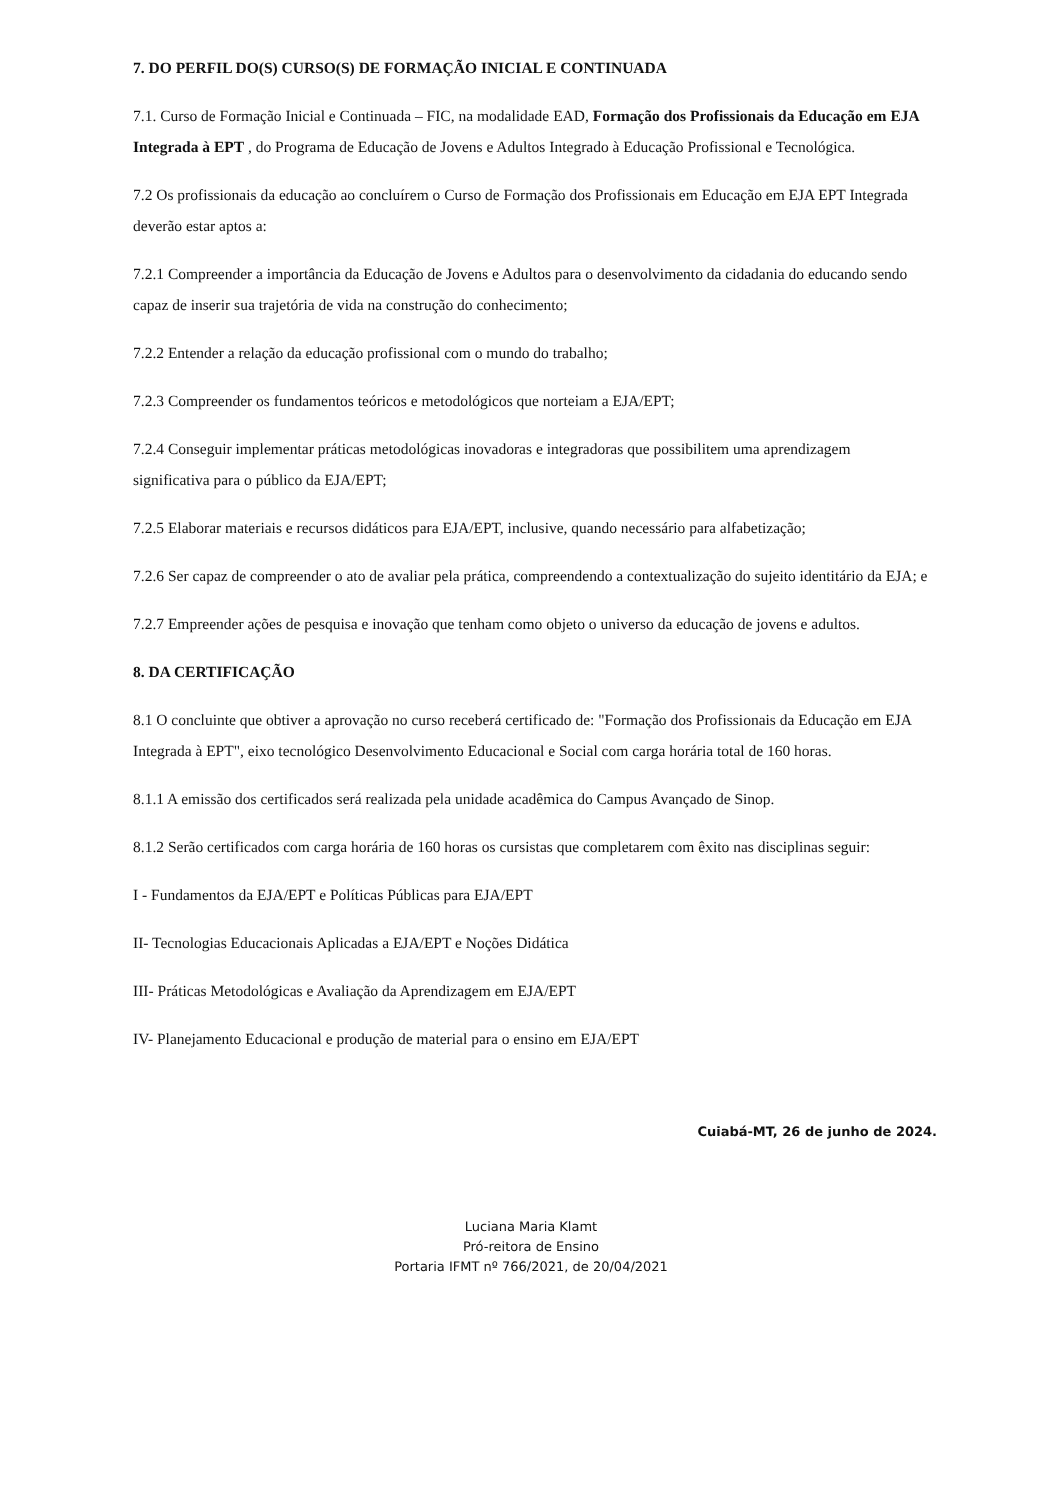7. DO PERFIL DO(S) CURSO(S) DE FORMAÇÃO INICIAL E CONTINUADA
7.1. Curso de Formação Inicial e Continuada – FIC, na modalidade EAD, Formação dos Profissionais da Educação em EJA Integrada à EPT , do Programa de Educação de Jovens e Adultos Integrado à Educação Profissional e Tecnológica.
7.2 Os profissionais da educação ao concluírem o Curso de Formação dos Profissionais em Educação em EJA EPT Integrada deverão estar aptos a:
7.2.1 Compreender a importância da Educação de Jovens e Adultos para o desenvolvimento da cidadania do educando sendo capaz de inserir sua trajetória de vida na construção do conhecimento;
7.2.2 Entender a relação da educação profissional com o mundo do trabalho;
7.2.3 Compreender os fundamentos teóricos e metodológicos que norteiam a EJA/EPT;
7.2.4 Conseguir implementar práticas metodológicas inovadoras e integradoras que possibilitem uma aprendizagem significativa para o público da EJA/EPT;
7.2.5 Elaborar materiais e recursos didáticos para EJA/EPT, inclusive, quando necessário para alfabetização;
7.2.6 Ser capaz de compreender o ato de avaliar pela prática, compreendendo a contextualização do sujeito identitário da EJA; e
7.2.7 Empreender ações de pesquisa e inovação que tenham como objeto o universo da educação de jovens e adultos.
8. DA CERTIFICAÇÃO
8.1 O concluinte que obtiver a aprovação no curso receberá certificado de: "Formação dos Profissionais da Educação em EJA Integrada à EPT", eixo tecnológico Desenvolvimento Educacional e Social com carga horária total de 160 horas.
8.1.1 A emissão dos certificados será realizada pela unidade acadêmica do Campus Avançado de Sinop.
8.1.2 Serão certificados com carga horária de 160 horas os cursistas que completarem com êxito nas disciplinas seguir:
I - Fundamentos da EJA/EPT e Políticas Públicas para EJA/EPT
II- Tecnologias Educacionais Aplicadas a EJA/EPT e Noções Didática
III- Práticas Metodológicas e Avaliação da Aprendizagem em EJA/EPT
IV- Planejamento Educacional e produção de material para o ensino em EJA/EPT
Cuiabá-MT, 26 de junho de 2024.
Luciana Maria Klamt
Pró-reitora de Ensino
Portaria IFMT nº 766/2021, de 20/04/2021